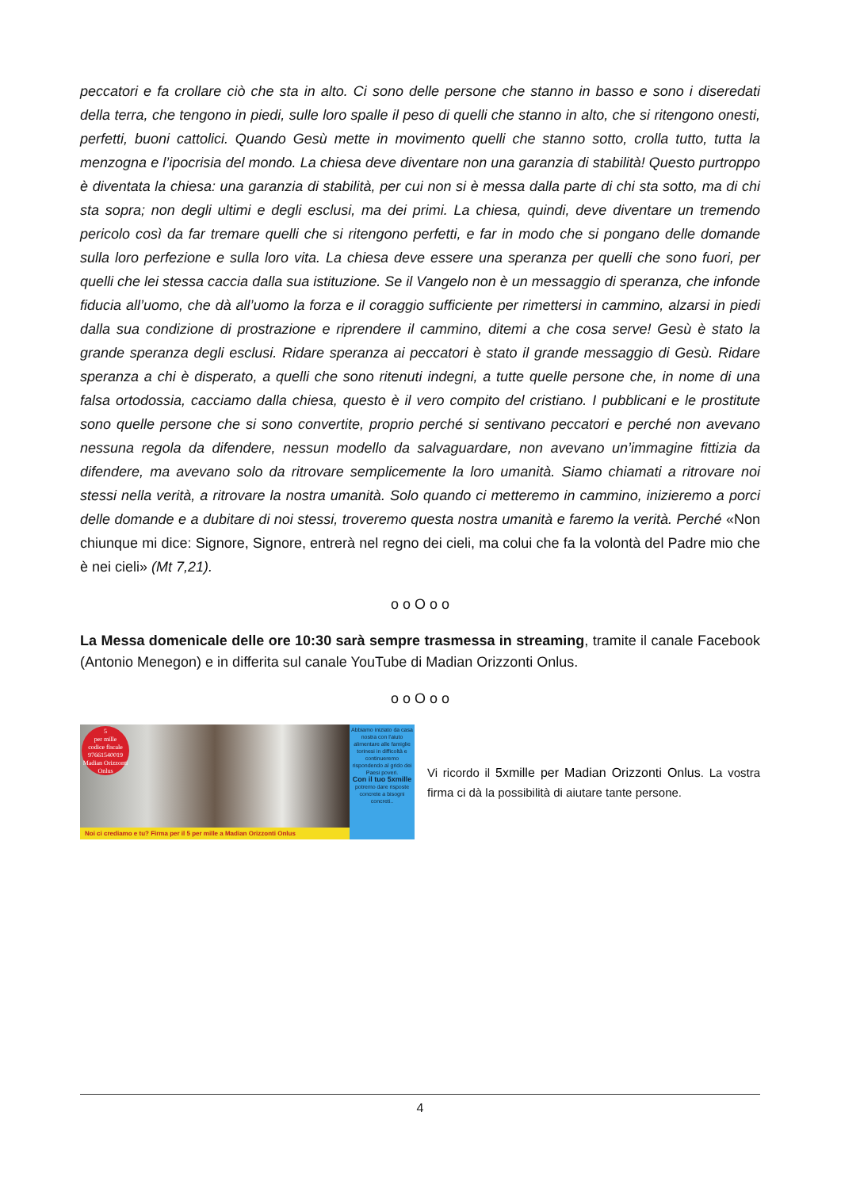peccatori e fa crollare ciò che sta in alto. Ci sono delle persone che stanno in basso e sono i diseredati della terra, che tengono in piedi, sulle loro spalle il peso di quelli che stanno in alto, che si ritengono onesti, perfetti, buoni cattolici. Quando Gesù mette in movimento quelli che stanno sotto, crolla tutto, tutta la menzogna e l’ipocrisia del mondo. La chiesa deve diventare non una garanzia di stabilità! Questo purtroppo è diventata la chiesa: una garanzia di stabilità, per cui non si è messa dalla parte di chi sta sotto, ma di chi sta sopra; non degli ultimi e degli esclusi, ma dei primi. La chiesa, quindi, deve diventare un tremendo pericolo così da far tremare quelli che si ritengono perfetti, e far in modo che si pongano delle domande sulla loro perfezione e sulla loro vita. La chiesa deve essere una speranza per quelli che sono fuori, per quelli che lei stessa caccia dalla sua istituzione. Se il Vangelo non è un messaggio di speranza, che infonde fiducia all’uomo, che dà all’uomo la forza e il coraggio sufficiente per rimettersi in cammino, alzarsi in piedi dalla sua condizione di prostrazione e riprendere il cammino, ditemi a che cosa serve! Gesù è stato la grande speranza degli esclusi. Ridare speranza ai peccatori è stato il grande messaggio di Gesù. Ridare speranza a chi è disperato, a quelli che sono ritenuti indegni, a tutte quelle persone che, in nome di una falsa ortodossia, cacciamo dalla chiesa, questo è il vero compito del cristiano. I pubblicani e le prostitute sono quelle persone che si sono convertite, proprio perché si sentivano peccatori e perché non avevano nessuna regola da difendere, nessun modello da salvaguardare, non avevano un’immagine fittizia da difendere, ma avevano solo da ritrovare semplicemente la loro umanità. Siamo chiamati a ritrovare noi stessi nella verità, a ritrovare la nostra umanità. Solo quando ci metteremo in cammino, inizieremo a porci delle domande e a dubitare di noi stessi, troveremo questa nostra umanità e faremo la verità. Perché «Non chiunque mi dice: Signore, Signore, entrerà nel regno dei cieli, ma colui che fa la volontà del Padre mio che è nei cieli» (Mt 7,21).
o o O o o
La Messa domenicale delle ore 10:30 sarà sempre trasmessa in streaming, tramite il canale Facebook (Antonio Menegon) e in differita sul canale YouTube di Madian Orizzonti Onlus.
o o O o o
5
per mille
codice fiscale
97661540019
Madian Orizzonti Onlus
Noi ci crediamo e tu? Firma per il 5 per mille a Madian Orizzonti Onlus
Abbiamo iniziato da casa nostra con l'aiuto alimentare alle famiglie torinesi in difficoltà e continueremo rispondendo al grido dei Paesi poveri.
Con il tuo 5xmille
potremo dare risposte concrete a bisogni concreti..
Vi ricordo il 5xmille per Madian Orizzonti Onlus. La vostra firma ci dà la possibilità di aiutare tante persone.
4